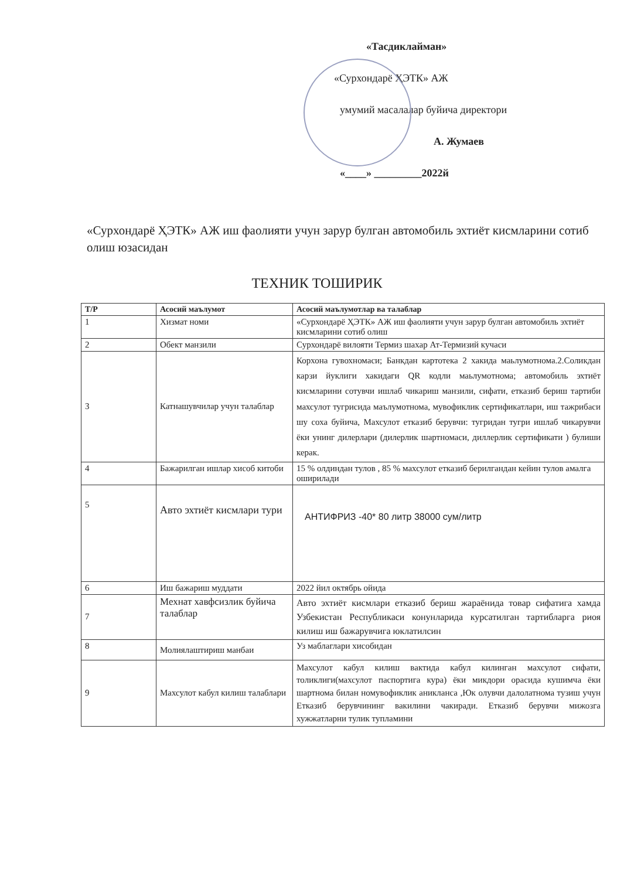«Тасдиклайман»
«Сурхондарё ҲЭТК» АЖ
умумий масалалар буйича директори
А. Жумаев
«____» _________2022й
«Сурхондарё ҲЭТК» АЖ иш фаолияти учун зарур булган автомобиль эхтиёт кисмларини сотиб олиш юзасидан
ТЕХНИК ТОШИРИК
| Т/Р | Асосий маълумот | Асосий маълумотлар ва талаблар |
| --- | --- | --- |
| 1 | Хизмат номи | «Сурхондарё ҲЭТК» АЖ иш фаолияти учун зарур булган автомобиль эхтиёт кисмларини сотиб олиш |
| 2 | Обект манзили | Сурхондарё вилояти Термиз шахар Ат-Термизий кучаси |
| 3 | Катнашувчилар учун талаблар | Корхона гувохномаси; Банкдан картотека 2 хакида маьлумотнома.2.Соликдан карзи йуклиги хакидаги QR кодли маьлумотнома; автомобиль эхтиёт кисмларини сотувчи ишлаб чикариш манзили, сифати, етказиб бериш тартиби махсулот тугрисида маълумотнома, мувофиклик сертификатлари, иш тажрибаси шу соха буйича, Махсулот етказиб берувчи: тугридан тугри ишлаб чикарувчи ёки унинг дилерлари (дилерлик шартномаси, диллерлик сертификати ) булиши керак. |
| 4 | Бажарилган ишлар хисоб китоби | 15 % олдиндан тулов , 85 % махсулот етказиб берилгандан кейин тулов амалга оширилади |
| 5 | Авто эхтиёт кисмлари тури | АНТИФРИЗ -40* 80 литр 38000 сум/литр |
| 6 | Иш бажариш муддати | 2022 йил октябрь ойида |
| 7 | Мехнат хавфсизлик буйича талаблар | Авто эхтиёт кисмлари етказиб бериш жараёнида товар сифатига хамда Узбекистан Республикаси конунларида курсатилган тартибларга риоя килиш иш бажарувчига юклатилсин |
| 8 | Молиялаштириш манбаи | Уз маблаглари хисобидан |
| 9 | Махсулот кабул килиш талаблари | Махсулот кабул килиш вактида кабул килинган махсулот сифати, толиклиги(махсулот паспортига кура) ёки микдори орасида кушимча ёки шартнома билан номувофиклик аникланса ,Юк олувчи далолатнома тузиш учун Етказиб берувчининг вакилини чакиради. Етказиб берувчи мижозга хужжатларни тулик тупламини |